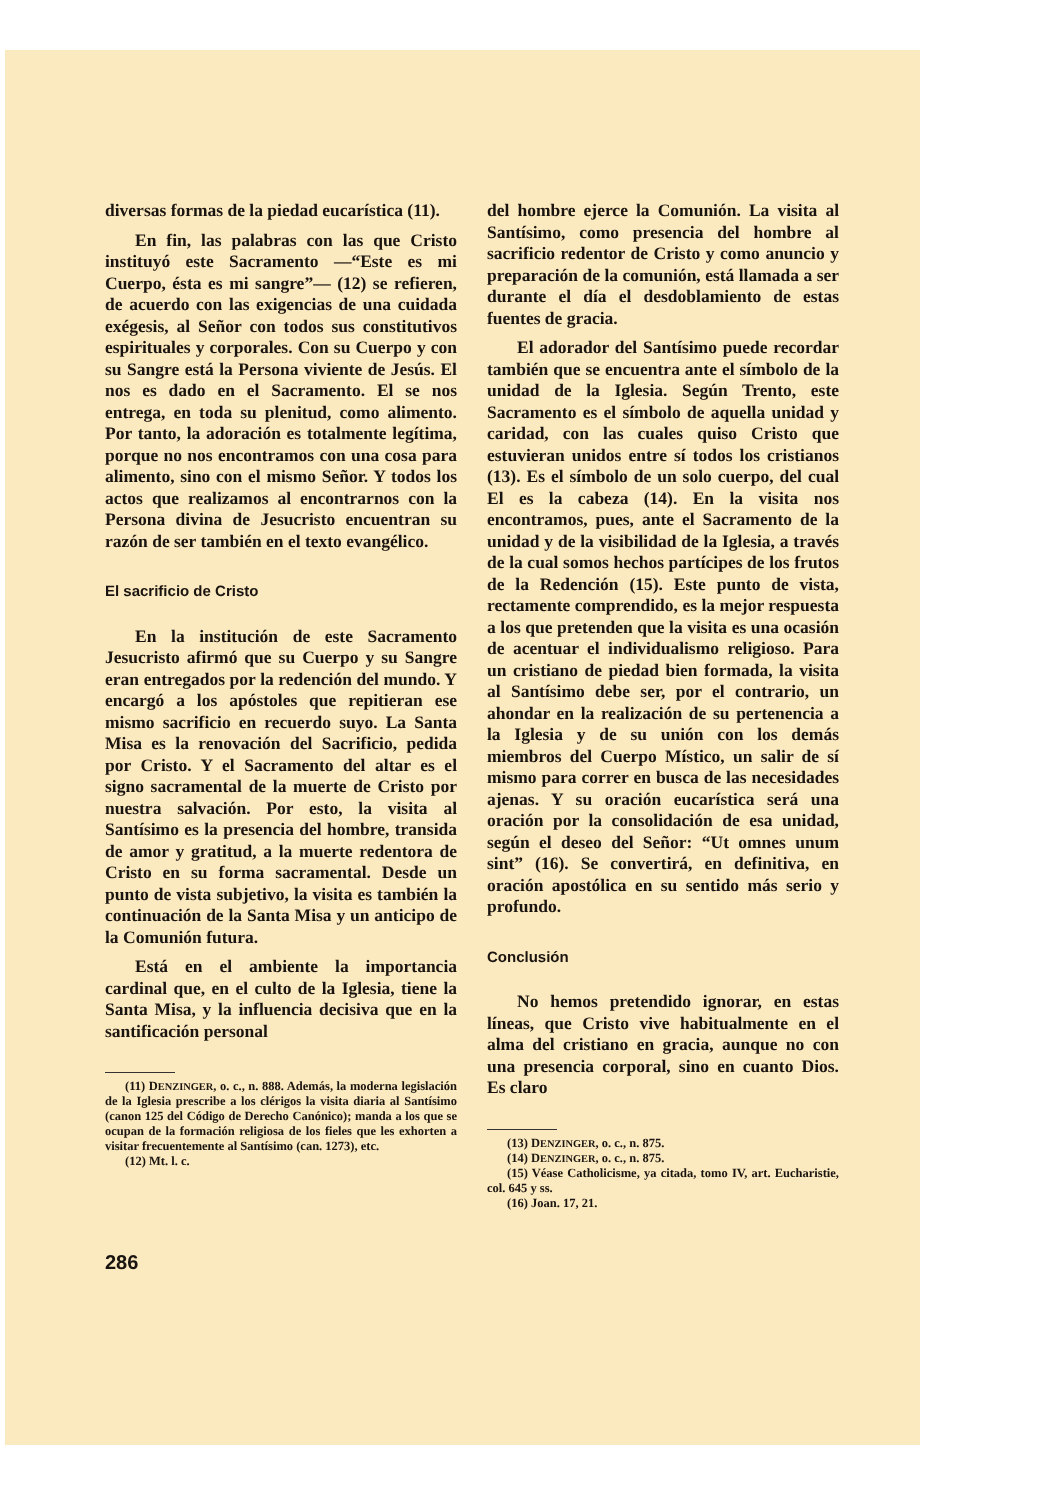diversas formas de la piedad eucarística (11).
En fin, las palabras con las que Cristo instituyó este Sacramento —“Este es mi Cuerpo, ésta es mi sangre”— (12) se refieren, de acuerdo con las exigencias de una cuidada exégesis, al Señor con todos sus constitutivos espirituales y corporales. Con su Cuerpo y con su Sangre está la Persona viviente de Jesús. El nos es dado en el Sacramento. El se nos entrega, en toda su plenitud, como alimento. Por tanto, la adoración es totalmente legítima, porque no nos encontramos con una cosa para alimento, sino con el mismo Señor. Y todos los actos que realizamos al encontrarnos con la Persona divina de Jesucristo encuentran su razón de ser también en el texto evangélico.
El sacrificio de Cristo
En la institución de este Sacramento Jesucristo afirmó que su Cuerpo y su Sangre eran entregados por la redención del mundo. Y encargó a los apóstoles que repitieran ese mismo sacrificio en recuerdo suyo. La Santa Misa es la renovación del Sacrificio, pedida por Cristo. Y el Sacramento del altar es el signo sacramental de la muerte de Cristo por nuestra salvación. Por esto, la visita al Santísimo es la presencia del hombre, transida de amor y gratitud, a la muerte redentora de Cristo en su forma sacramental. Desde un punto de vista subjetivo, la visita es también la continuación de la Santa Misa y un anticipo de la Comunión futura.
Está en el ambiente la importancia cardinal que, en el culto de la Iglesia, tiene la Santa Misa, y la influencia decisiva que en la santificación personal
(11) DENZINGER, o. c., n. 888. Además, la moderna legislación de la Iglesia prescribe a los clérigos la visita diaria al Santísimo (canon 125 del Código de Derecho Canónico); manda a los que se ocupan de la formación religiosa de los fieles que les exhorten a visitar frecuentemente al Santísimo (can. 1273), etc.
(12) Mt. l. c.
del hombre ejerce la Comunión. La visita al Santísimo, como presencia del hombre al sacrificio redentor de Cristo y como anuncio y preparación de la comunión, está llamada a ser durante el día el desdoblamiento de estas fuentes de gracia.
El adorador del Santísimo puede recordar también que se encuentra ante el símbolo de la unidad de la Iglesia. Según Trento, este Sacramento es el símbolo de aquella unidad y caridad, con las cuales quiso Cristo que estuvieran unidos entre sí todos los cristianos (13). Es el símbolo de un solo cuerpo, del cual El es la cabeza (14). En la visita nos encontramos, pues, ante el Sacramento de la unidad y de la visibilidad de la Iglesia, a través de la cual somos hechos partícipes de los frutos de la Redención (15). Este punto de vista, rectamente comprendido, es la mejor respuesta a los que pretenden que la visita es una ocasión de acentuar el individualismo religioso. Para un cristiano de piedad bien formada, la visita al Santísimo debe ser, por el contrario, un ahondar en la realización de su pertenencia a la Iglesia y de su unión con los demás miembros del Cuerpo Místico, un salir de sí mismo para correr en busca de las necesidades ajenas. Y su oración eucarística será una oración por la consolidación de esa unidad, según el deseo del Señor: “Ut omnes unum sint” (16). Se convertirá, en definitiva, en oración apostólica en su sentido más serio y profundo.
Conclusión
No hemos pretendido ignorar, en estas líneas, que Cristo vive habitualmente en el alma del cristiano en gracia, aunque no con una presencia corporal, sino en cuanto Dios. Es claro
(13) DENZINGER, o. c., n. 875.
(14) DENZINGER, o. c., n. 875.
(15) Véase Catholicisme, ya citada, tomo IV, art. Eucharistie, col. 645 y ss.
(16) Joan. 17, 21.
286